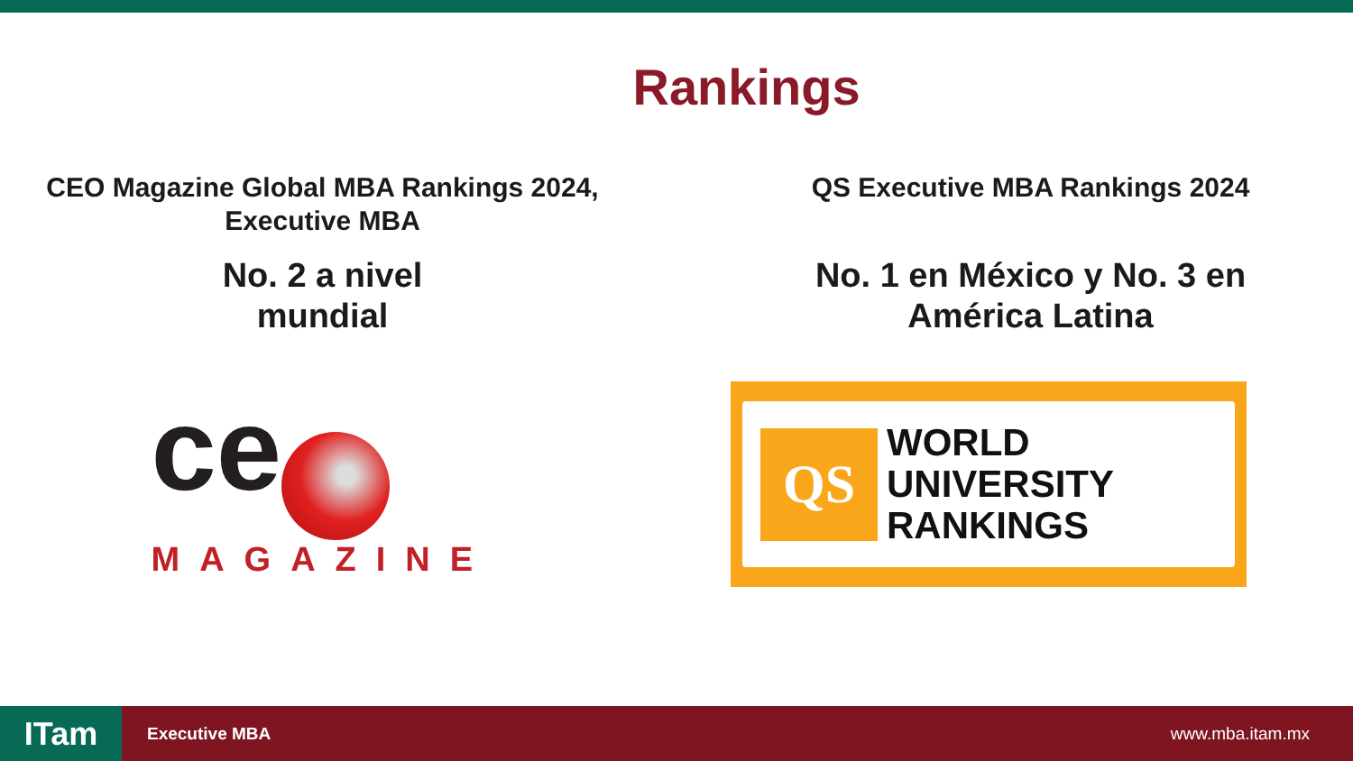Rankings
CEO Magazine Global MBA Rankings 2024,
Executive MBA
No. 2 a nivel
mundial
ce
MAGAZINE
QS Executive MBA Rankings 2024
No. 1 en México y No. 3 en
América Latina
QS
WORLD
UNIVERSITY
RANKINGS
ITam
Executive MBA www.mba.itam.mx